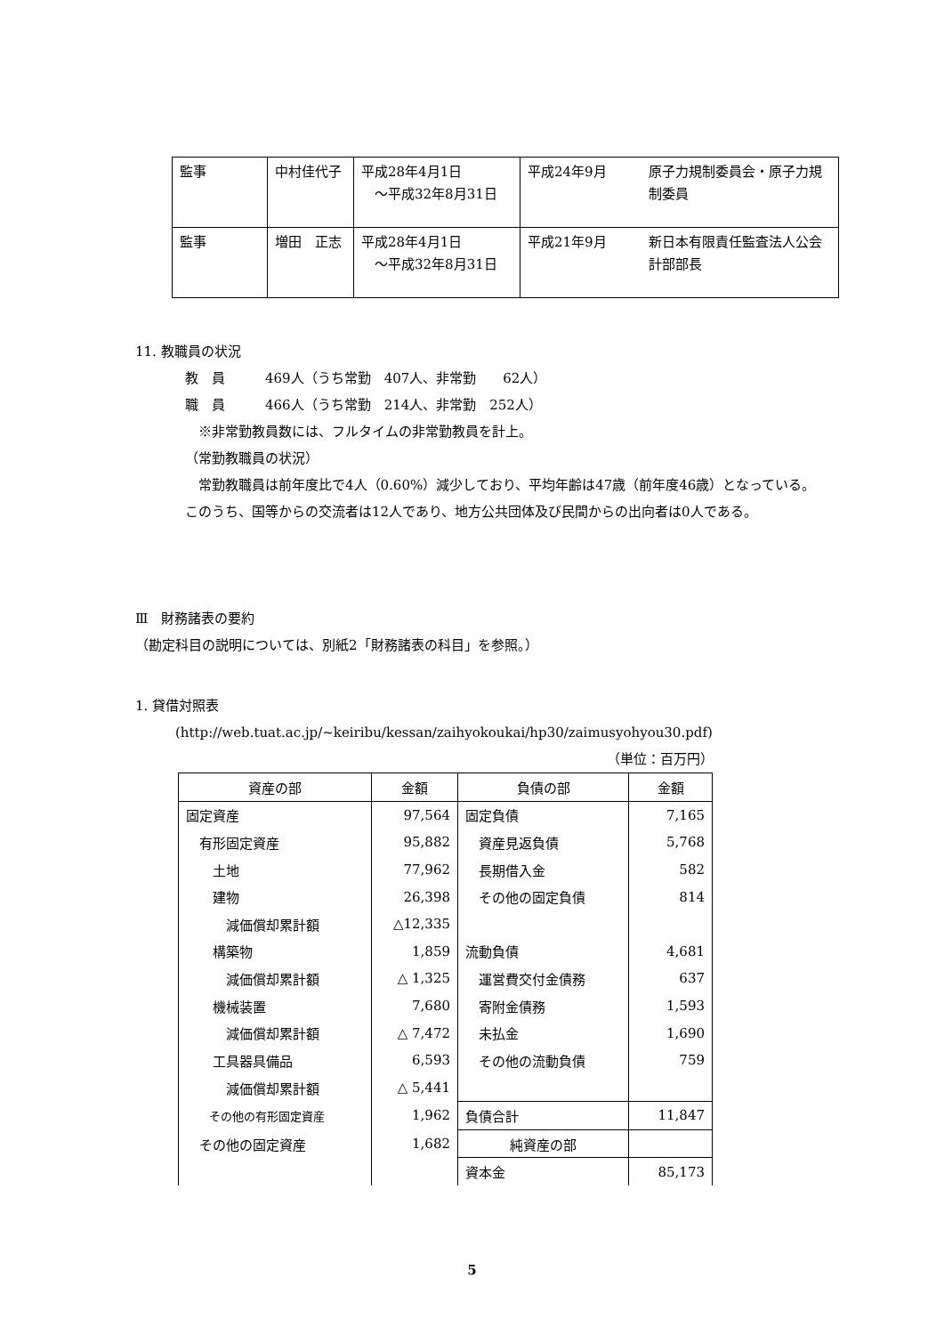| 監事 | 中村佳代子 | 平成28年4月1日 ～平成32年8月31日 | 平成24年9月 | 原子力規制委員会・原子力規制委員 |
| 監事 | 増田 正志 | 平成28年4月1日 ～平成32年8月31日 | 平成21年9月 | 新日本有限責任監査法人公会計部部長 |
11. 教職員の状況
教　員　　　469人（うち常勤　407人、非常勤　　62人）
職　員　　　466人（うち常勤　214人、非常勤　252人）
　※非常勤教員数には、フルタイムの非常勤教員を計上。
（常勤教職員の状況）
　常勤教職員は前年度比で4人（0.60%）減少しており、平均年齢は47歳（前年度46歳）となっている。このうち、国等からの交流者は12人であり、地方公共団体及び民間からの出向者は0人である。
Ⅲ　財務諸表の要約
（勘定科目の説明については、別紙2「財務諸表の科目」を参照。）
1. 貸借対照表
(http://web.tuat.ac.jp/~keiribu/kessan/zaihyokoukai/hp30/zaimusyohyou30.pdf)
（単位：百万円）
| 資産の部 | 金額 | 負債の部 | 金額 |
| 固定資産 | 97,564 | 固定負債 | 7,165 |
| 有形固定資産 | 95,882 | 資産見返負債 | 5,768 |
| 土地 | 77,962 | 長期借入金 | 582 |
| 建物 | 26,398 | その他の固定負債 | 814 |
| 減価償却累計額 | △12,335 | | |
| 構築物 | 1,859 | 流動負債 | 4,681 |
| 減価償却累計額 | △ 1,325 | 運営費交付金債務 | 637 |
| 機械装置 | 7,680 | 寄附金債務 | 1,593 |
| 減価償却累計額 | △ 7,472 | 未払金 | 1,690 |
| 工具器具備品 | 6,593 | その他の流動負債 | 759 |
| 減価償却累計額 | △ 5,441 | | |
| その他の有形固定資産 | 1,962 | 負債合計 | 11,847 |
| その他の固定資産 | 1,682 | 純資産の部 | |
| | | 資本金 | 85,173 |
5